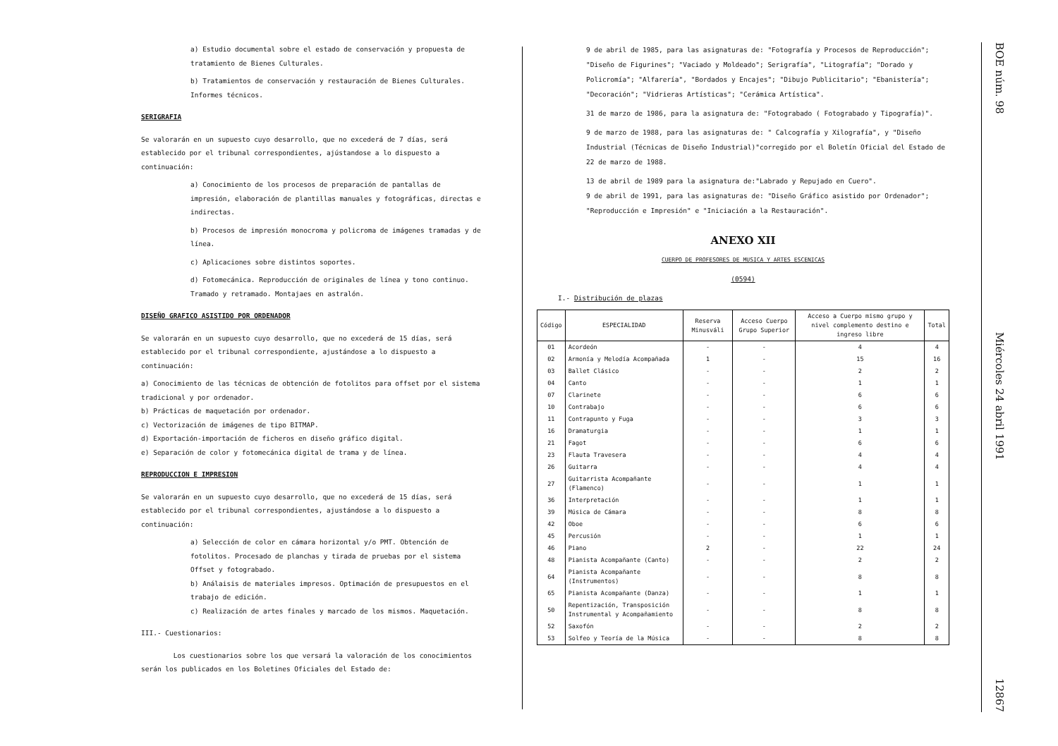a) Estudio documental sobre el estado de conservación y propuesta de tratamiento de Bienes Culturales.
b) Tratamientos de conservación y restauración de Bienes Culturales. Informes técnicos.
SERIGRAFIA
Se valorarán en un supuesto cuyo desarrollo, que no excederá de 7 días, será establecido por el tribunal correspondientes, ajústandose a lo dispuesto a continuación:
a) Conocimiento de los procesos de preparación de pantallas de impresión, elaboración de plantillas manuales y fotográficas, directas e indirectas.
b) Procesos de impresión monocroma y policroma de imágenes tramadas y de línea.
c) Aplicaciones sobre distintos soportes.
d) Fotomecánica. Reproducción de originales de línea y tono continuo. Tramado y retramado. Montajaes en astralón.
DISEÑO GRAFICO ASISTIDO POR ORDENADOR
Se valorarán en un supuesto cuyo desarrollo, que no excederá de 15 días, será establecido por el tribunal correspondiente, ajustándose a lo dispuesto a continuación:
a) Conocimiento de las técnicas de obtención de fotolitos para offset por el sistema tradicional y por ordenador.
b) Prácticas de maquetación por ordenador.
c) Vectorización de imágenes de tipo BITMAP.
d) Exportación-importación de ficheros en diseño gráfico digital.
e) Separación de color y fotomecánica digital de trama y de línea.
REPRODUCCION E IMPRESION
Se valorarán en un supuesto cuyo desarrollo, que no excederá de 15 días, será establecido por el tribunal correspondientes, ajustándose a lo dispuesto a continuación:
a) Selección de color en cámara horizontal y/o PMT. Obtención de fotolitos. Procesado de planchas y tirada de pruebas por el sistema Offset y fotograbado.
b) Análaisis de materiales impresos. Optimación de presupuestos en el trabajo de edición.
c) Realización de artes finales y marcado de los mismos. Maquetación.
III.- Cuestionarios:
Los cuestionarios sobre los que versará la valoración de los conocimientos serán los publicados en los Boletines Oficiales del Estado de:
9 de abril de 1985, para las asignaturas de: "Fotografía y Procesos de Reproducción"; "Diseño de Figurines"; "Vaciado y Moldeado"; Serigrafía", "Litografía"; "Dorado y Policromía"; "Alfarería", "Bordados y Encajes"; "Dibujo Publicitario"; "Ebanistería"; "Decoración"; "Vidrieras Artísticas"; "Cerámica Artística".
31 de marzo de 1986, para la asignatura de: "Fotograbado ( Fotograbado y Tipografía)".
9 de marzo de 1988, para las asignaturas de: " Calcografía y Xilografía", y "Diseño Industrial (Técnicas de Diseño Industrial)"corregido por el Boletín Oficial del Estado de 22 de marzo de 1988.
13 de abril de 1989 para la asignatura de:"Labrado y Repujado en Cuero".
9 de abril de 1991, para las asignaturas de: "Diseño Gráfico asistido por Ordenador"; "Reproducción e Impresión" e "Iniciación a la Restauración".
ANEXO XII
CUERPO DE PROFESORES DE MUSICA Y ARTES ESCENICAS
(0594)
I.- Distribución de plazas
| Código | ESPECIALIDAD | Reserva Minusváli | Acceso Cuerpo Grupo Superior | Acceso a Cuerpo mismo grupo y nivel complemento destino e ingreso libre | Total |
| --- | --- | --- | --- | --- | --- |
| 01 | Acordeón | - | - | 4 | 4 |
| 02 | Armonía y Melodía Acompañada | 1 | - | 15 | 16 |
| 03 | Ballet Clásico | - | - | 2 | 2 |
| 04 | Canto | - | - | 1 | 1 |
| 07 | Clarinete | - | - | 6 | 6 |
| 10 | Contrabajo | - | - | 6 | 6 |
| 11 | Contrapunto y Fuga | - | - | 3 | 3 |
| 16 | Dramaturgia | - | - | 1 | 1 |
| 21 | Fagot | - | - | 6 | 6 |
| 23 | Flauta Travesera | - | - | 4 | 4 |
| 26 | Guitarra | - | - | 4 | 4 |
| 27 | Guitarrista Acompañante (Flamenco) | - | - | 1 | 1 |
| 36 | Interpretación | - | - | 1 | 1 |
| 39 | Música de Cámara | - | - | 8 | 8 |
| 42 | Oboe | - | - | 6 | 6 |
| 45 | Percusión | - | - | 1 | 1 |
| 46 | Piano | 2 | - | 22 | 24 |
| 48 | Pianista Acompañante (Canto) | - | - | 2 | 2 |
| 64 | Pianista Acompañante (Instrumentos) | - | - | 8 | 8 |
| 65 | Pianista Acompañante (Danza) | - | - | 1 | 1 |
| 50 | Repentización, Transposición Instrumental y Acompañamiento | - | - | 8 | 8 |
| 52 | Saxofón | - | - | 2 | 2 |
| 53 | Solfeo y Teoría de la Música | - | - | 8 | 8 |
BOE núm. 98 Miércoles 24 abril 1991 12867